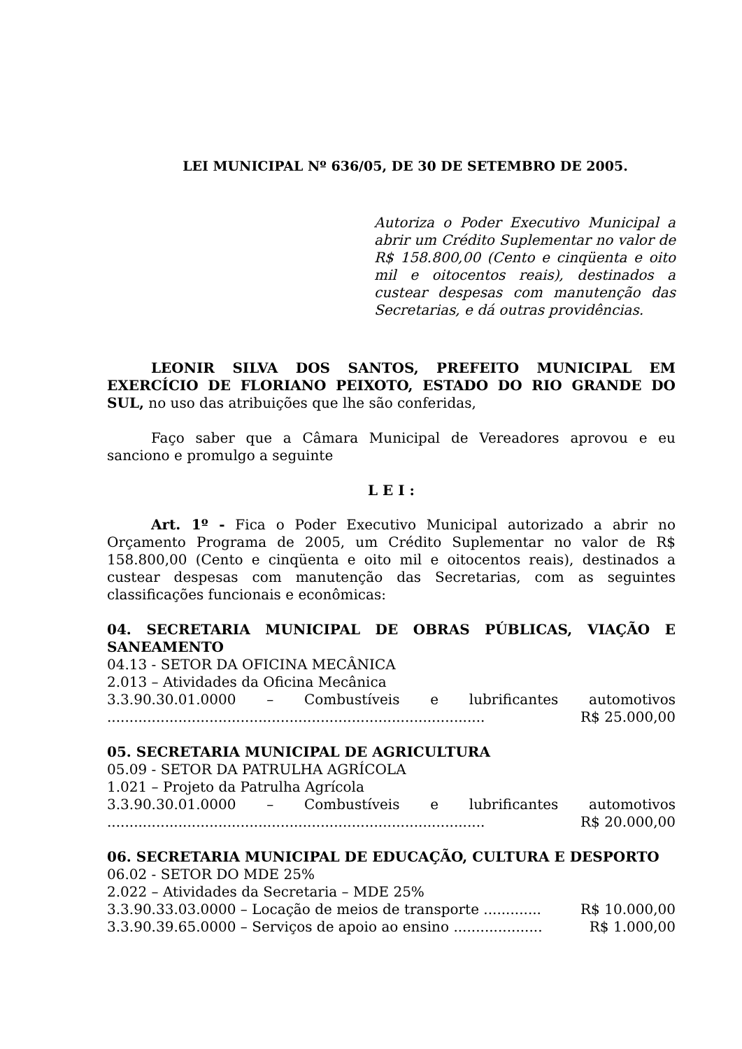LEI MUNICIPAL Nº 636/05, DE 30 DE SETEMBRO DE 2005.
Autoriza o Poder Executivo Municipal a abrir um Crédito Suplementar no valor de R$ 158.800,00 (Cento e cinqüenta e oito mil e oitocentos reais), destinados a custear despesas com manutenção das Secretarias, e dá outras providências.
LEONIR SILVA DOS SANTOS, PREFEITO MUNICIPAL EM EXERCÍCIO DE FLORIANO PEIXOTO, ESTADO DO RIO GRANDE DO SUL, no uso das atribuições que lhe são conferidas,
Faço saber que a Câmara Municipal de Vereadores aprovou e eu sanciono e promulgo a seguinte
L E I :
Art. 1º - Fica o Poder Executivo Municipal autorizado a abrir no Orçamento Programa de 2005, um Crédito Suplementar no valor de R$ 158.800,00 (Cento e cinqüenta e oito mil e oitocentos reais), destinados a custear despesas com manutenção das Secretarias, com as seguintes classificações funcionais e econômicas:
04. SECRETARIA MUNICIPAL DE OBRAS PÚBLICAS, VIAÇÃO E SANEAMENTO
04.13 - SETOR DA OFICINA MECÂNICA
2.013 – Atividades da Oficina Mecânica
3.3.90.30.01.0000 – Combustíveis e lubrificantes automotivos
..................................................................................... R$ 25.000,00
05. SECRETARIA MUNICIPAL DE AGRICULTURA
05.09 - SETOR DA PATRULHA AGRÍCOLA
1.021 – Projeto da Patrulha Agrícola
3.3.90.30.01.0000 – Combustíveis e lubrificantes automotivos
..................................................................................... R$ 20.000,00
06. SECRETARIA MUNICIPAL DE EDUCAÇÃO, CULTURA E DESPORTO
06.02 - SETOR DO MDE 25%
2.022 – Atividades da Secretaria – MDE 25%
3.3.90.33.03.0000 – Locação de meios de transporte ............. R$ 10.000,00
3.3.90.39.65.0000 – Serviços de apoio ao ensino .................... R$ 1.000,00